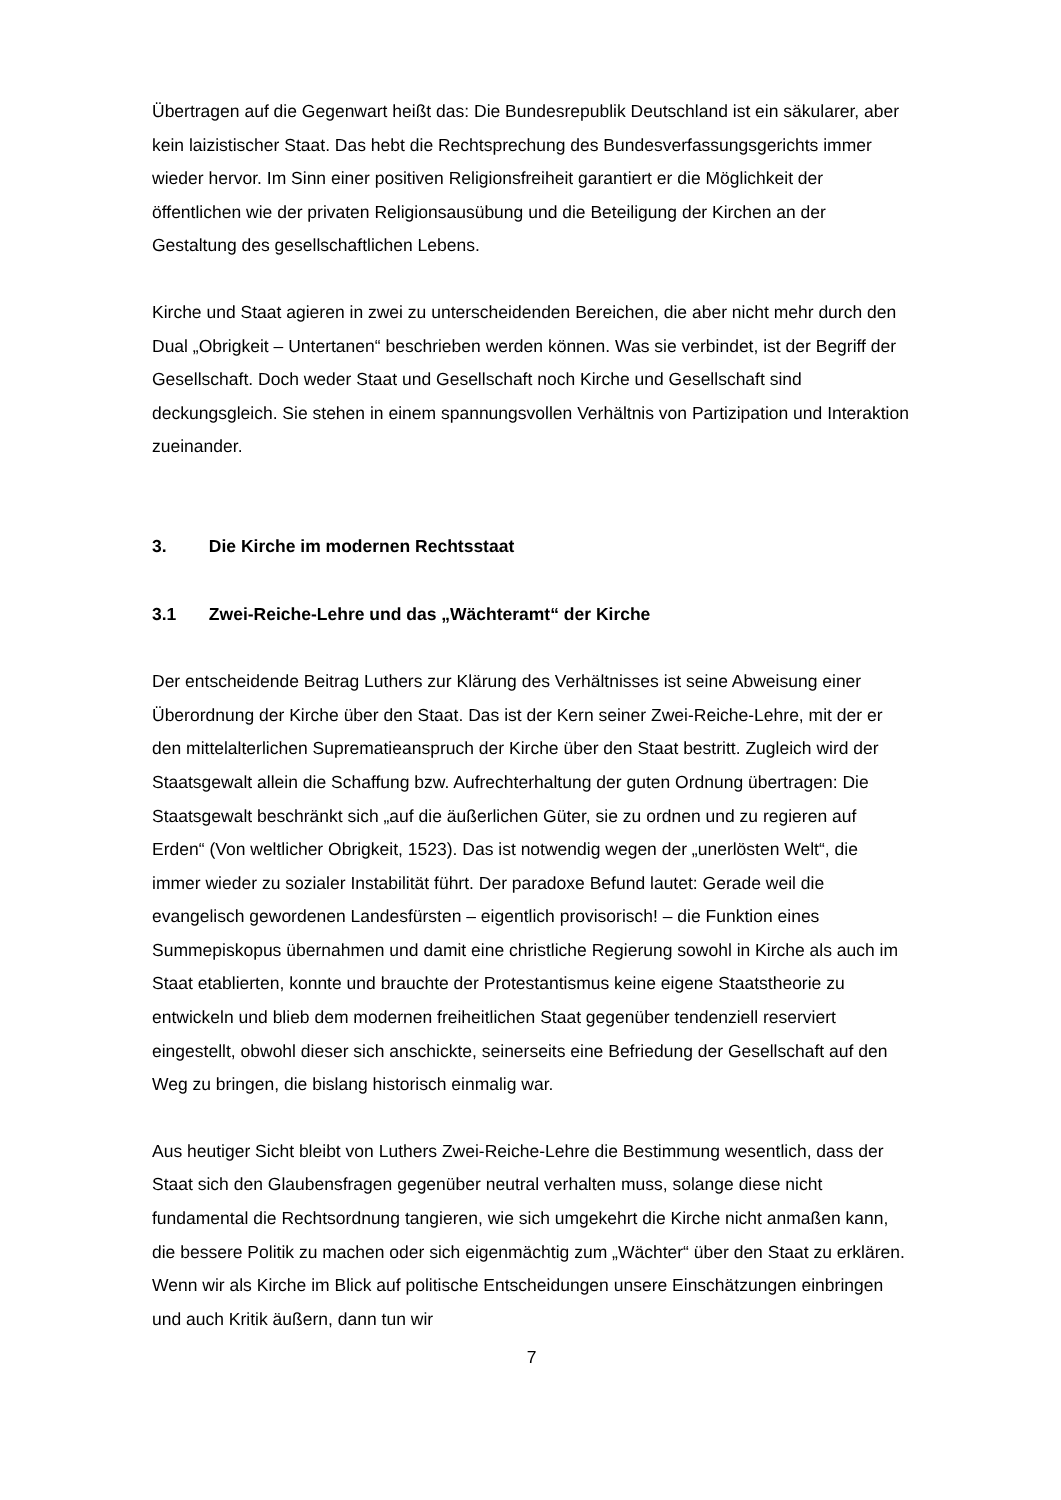Übertragen auf die Gegenwart heißt das: Die Bundesrepublik Deutschland ist ein säkularer, aber kein laizistischer Staat. Das hebt die Rechtsprechung des Bundesverfassungsgerichts immer wieder hervor. Im Sinn einer positiven Religionsfreiheit garantiert er die Möglichkeit der öffentlichen wie der privaten Religionsausübung und die Beteiligung der Kirchen an der Gestaltung des gesellschaftlichen Lebens.
Kirche und Staat agieren in zwei zu unterscheidenden Bereichen, die aber nicht mehr durch den Dual „Obrigkeit – Untertanen“ beschrieben werden können. Was sie verbindet, ist der Begriff der Gesellschaft. Doch weder Staat und Gesellschaft noch Kirche und Gesellschaft sind deckungsgleich. Sie stehen in einem spannungsvollen Verhältnis von Partizipation und Interaktion zueinander.
3. Die Kirche im modernen Rechtsstaat
3.1 Zwei-Reiche-Lehre und das „Wächteramt“ der Kirche
Der entscheidende Beitrag Luthers zur Klärung des Verhältnisses ist seine Abweisung einer Überordnung der Kirche über den Staat. Das ist der Kern seiner Zwei-Reiche-Lehre, mit der er den mittelalterlichen Suprematieanspruch der Kirche über den Staat bestritt. Zugleich wird der Staatsgewalt allein die Schaffung bzw. Aufrechterhaltung der guten Ordnung übertragen: Die Staatsgewalt beschränkt sich „auf die äußerlichen Güter, sie zu ordnen und zu regieren auf Erden“ (Von weltlicher Obrigkeit, 1523). Das ist notwendig wegen der „unerlösten Welt“, die immer wieder zu sozialer Instabilität führt. Der paradoxe Befund lautet: Gerade weil die evangelisch gewordenen Landesfürsten – eigentlich provisorisch! – die Funktion eines Summepiskopus übernahmen und damit eine christliche Regierung sowohl in Kirche als auch im Staat etablierten, konnte und brauchte der Protestantismus keine eigene Staatstheorie zu entwickeln und blieb dem modernen freiheitlichen Staat gegenüber tendenziell reserviert eingestellt, obwohl dieser sich anschickte, seinerseits eine Befriedung der Gesellschaft auf den Weg zu bringen, die bislang historisch einmalig war.
Aus heutiger Sicht bleibt von Luthers Zwei-Reiche-Lehre die Bestimmung wesentlich, dass der Staat sich den Glaubensfragen gegenüber neutral verhalten muss, solange diese nicht fundamental die Rechtsordnung tangieren, wie sich umgekehrt die Kirche nicht anmaßen kann, die bessere Politik zu machen oder sich eigenmächtig zum „Wächter“ über den Staat zu erklären. Wenn wir als Kirche im Blick auf politische Entscheidungen unsere Einschätzungen einbringen und auch Kritik äußern, dann tun wir
7